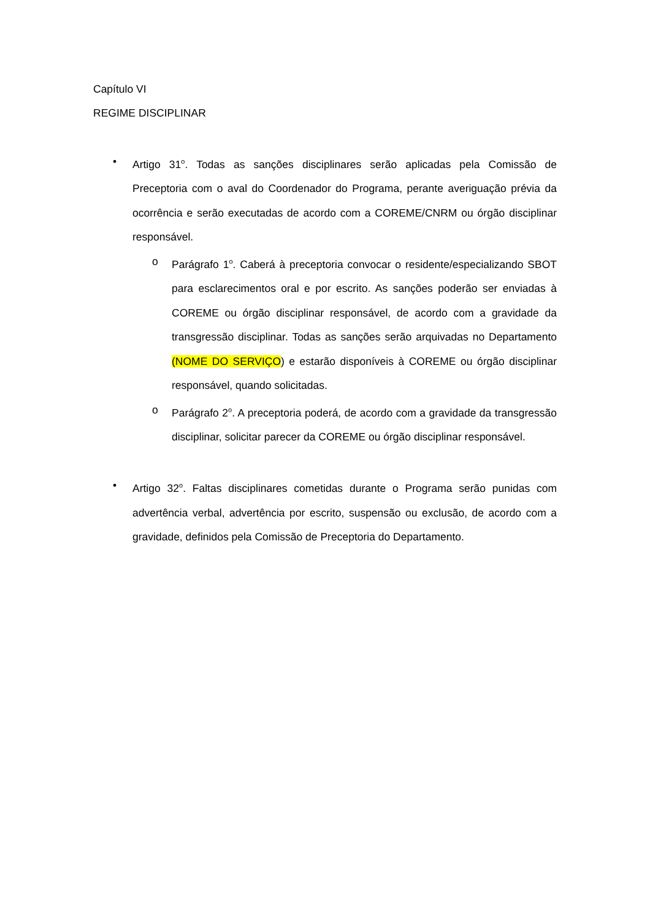Capítulo VI
REGIME DISCIPLINAR
• Artigo 31<sup>o</sup>. Todas as sanções disciplinares serão aplicadas pela Comissão de Preceptoria com o aval do Coordenador do Programa, perante averiguação prévia da ocorrência e serão executadas de acordo com a COREME/CNRM ou órgão disciplinar responsável.
o Parágrafo 1<sup>o</sup>. Caberá à preceptoria convocar o residente/especializando SBOT para esclarecimentos oral e por escrito. As sanções poderão ser enviadas à COREME ou órgão disciplinar responsável, de acordo com a gravidade da transgressão disciplinar. Todas as sanções serão arquivadas no Departamento (NOME DO SERVIÇO) e estarão disponíveis à COREME ou órgão disciplinar responsável, quando solicitadas.
o Parágrafo 2<sup>o</sup>. A preceptoria poderá, de acordo com a gravidade da transgressão disciplinar, solicitar parecer da COREME ou órgão disciplinar responsável.
• Artigo 32<sup>o</sup>. Faltas disciplinares cometidas durante o Programa serão punidas com advertência verbal, advertência por escrito, suspensão ou exclusão, de acordo com a gravidade, definidos pela Comissão de Preceptoria do Departamento.